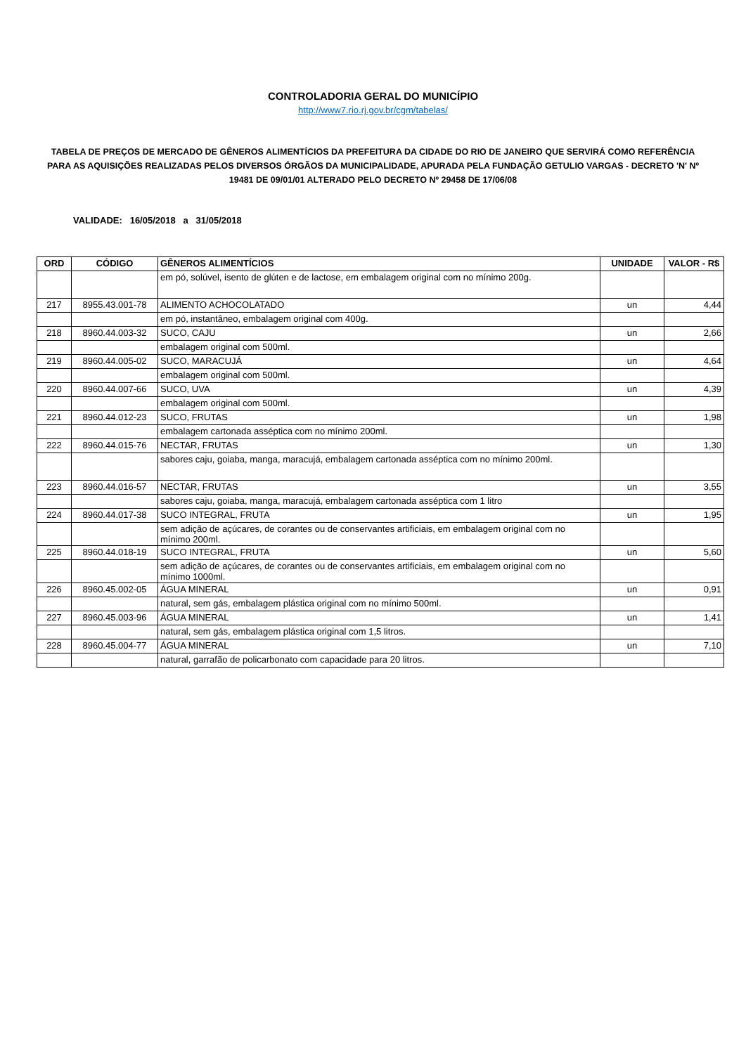CONTROLADORIA GERAL DO MUNICÍPIO
http://www7.rio.rj.gov.br/cgm/tabelas/
TABELA DE PREÇOS DE MERCADO DE GÊNEROS ALIMENTÍCIOS DA PREFEITURA DA CIDADE DO RIO DE JANEIRO QUE SERVIRÁ COMO REFERÊNCIA PARA AS AQUISIÇÕES REALIZADAS PELOS DIVERSOS ÓRGÃOS DA MUNICIPALIDADE, APURADA PELA FUNDAÇÃO GETULIO VARGAS - DECRETO 'N' Nº 19481 DE 09/01/01 ALTERADO PELO DECRETO Nº 29458 DE 17/06/08
VALIDADE: 16/05/2018 a 31/05/2018
| ORD | CÓDIGO | GÊNEROS ALIMENTÍCIOS | UNIDADE | VALOR - R$ |
| --- | --- | --- | --- | --- |
| | | em pó, solúvel, isento de glúten e de lactose, em embalagem original com no mínimo 200g. | | |
| 217 | 8955.43.001-78 | ALIMENTO ACHOCOLATADO | un | 4,44 |
| | | em pó, instantâneo, embalagem original com 400g. | | |
| 218 | 8960.44.003-32 | SUCO, CAJU | un | 2,66 |
| | | embalagem original com 500ml. | | |
| 219 | 8960.44.005-02 | SUCO, MARACUJÁ | un | 4,64 |
| | | embalagem original com 500ml. | | |
| 220 | 8960.44.007-66 | SUCO, UVA | un | 4,39 |
| | | embalagem original com 500ml. | | |
| 221 | 8960.44.012-23 | SUCO, FRUTAS | un | 1,98 |
| | | embalagem cartonada asséptica com no mínimo 200ml. | | |
| 222 | 8960.44.015-76 | NECTAR, FRUTAS | un | 1,30 |
| | | sabores caju, goiaba, manga, maracujá, embalagem cartonada asséptica com no mínimo 200ml. | | |
| 223 | 8960.44.016-57 | NECTAR, FRUTAS | un | 3,55 |
| | | sabores caju, goiaba, manga, maracujá, embalagem cartonada asséptica com 1 litro | | |
| 224 | 8960.44.017-38 | SUCO INTEGRAL, FRUTA | un | 1,95 |
| | | sem adição de açúcares, de corantes ou de conservantes artificiais, em embalagem original com no mínimo 200ml. | | |
| 225 | 8960.44.018-19 | SUCO INTEGRAL, FRUTA | un | 5,60 |
| | | sem adição de açúcares, de corantes ou de conservantes artificiais, em embalagem original com no mínimo 1000ml. | | |
| 226 | 8960.45.002-05 | ÁGUA MINERAL | un | 0,91 |
| | | natural, sem gás, embalagem plástica original com no mínimo 500ml. | | |
| 227 | 8960.45.003-96 | ÁGUA MINERAL | un | 1,41 |
| | | natural, sem gás, embalagem plástica original com 1,5 litros. | | |
| 228 | 8960.45.004-77 | ÁGUA MINERAL | un | 7,10 |
| | | natural, garrafão de policarbonato com capacidade para 20 litros. | | |